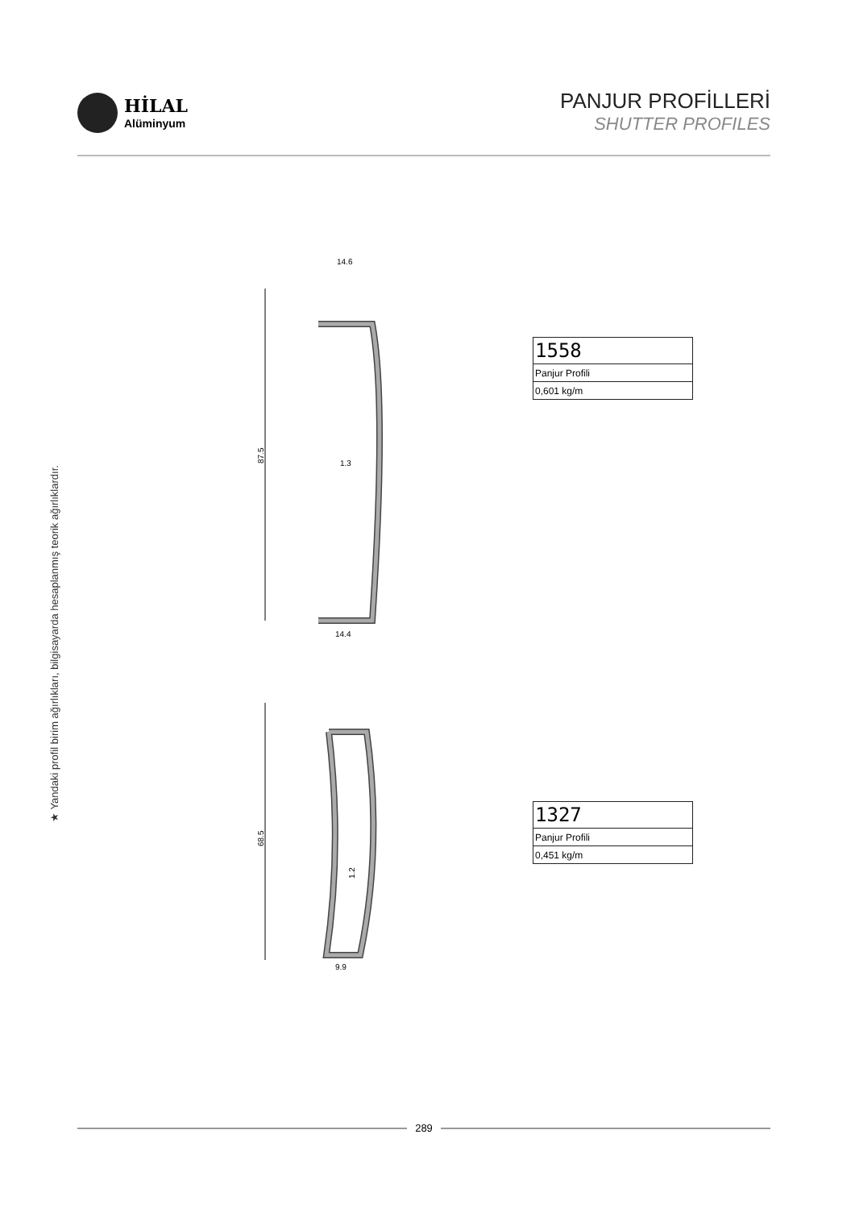HİLAL
Alüminyum
PANJUR PROFİLLERİ
SHUTTER PROFILES
★ Yandaki profil birim ağırlıkları, bilgisayarda hesaplanmış teorik ağırlıklardır.
14.6
14.4
1.3
87.5
68.5
1.2
9.9
| 1558 |
| Panjur Profili |
| 0,601 kg/m |
| 1327 |
| Panjur Profili |
| 0,451 kg/m |
289